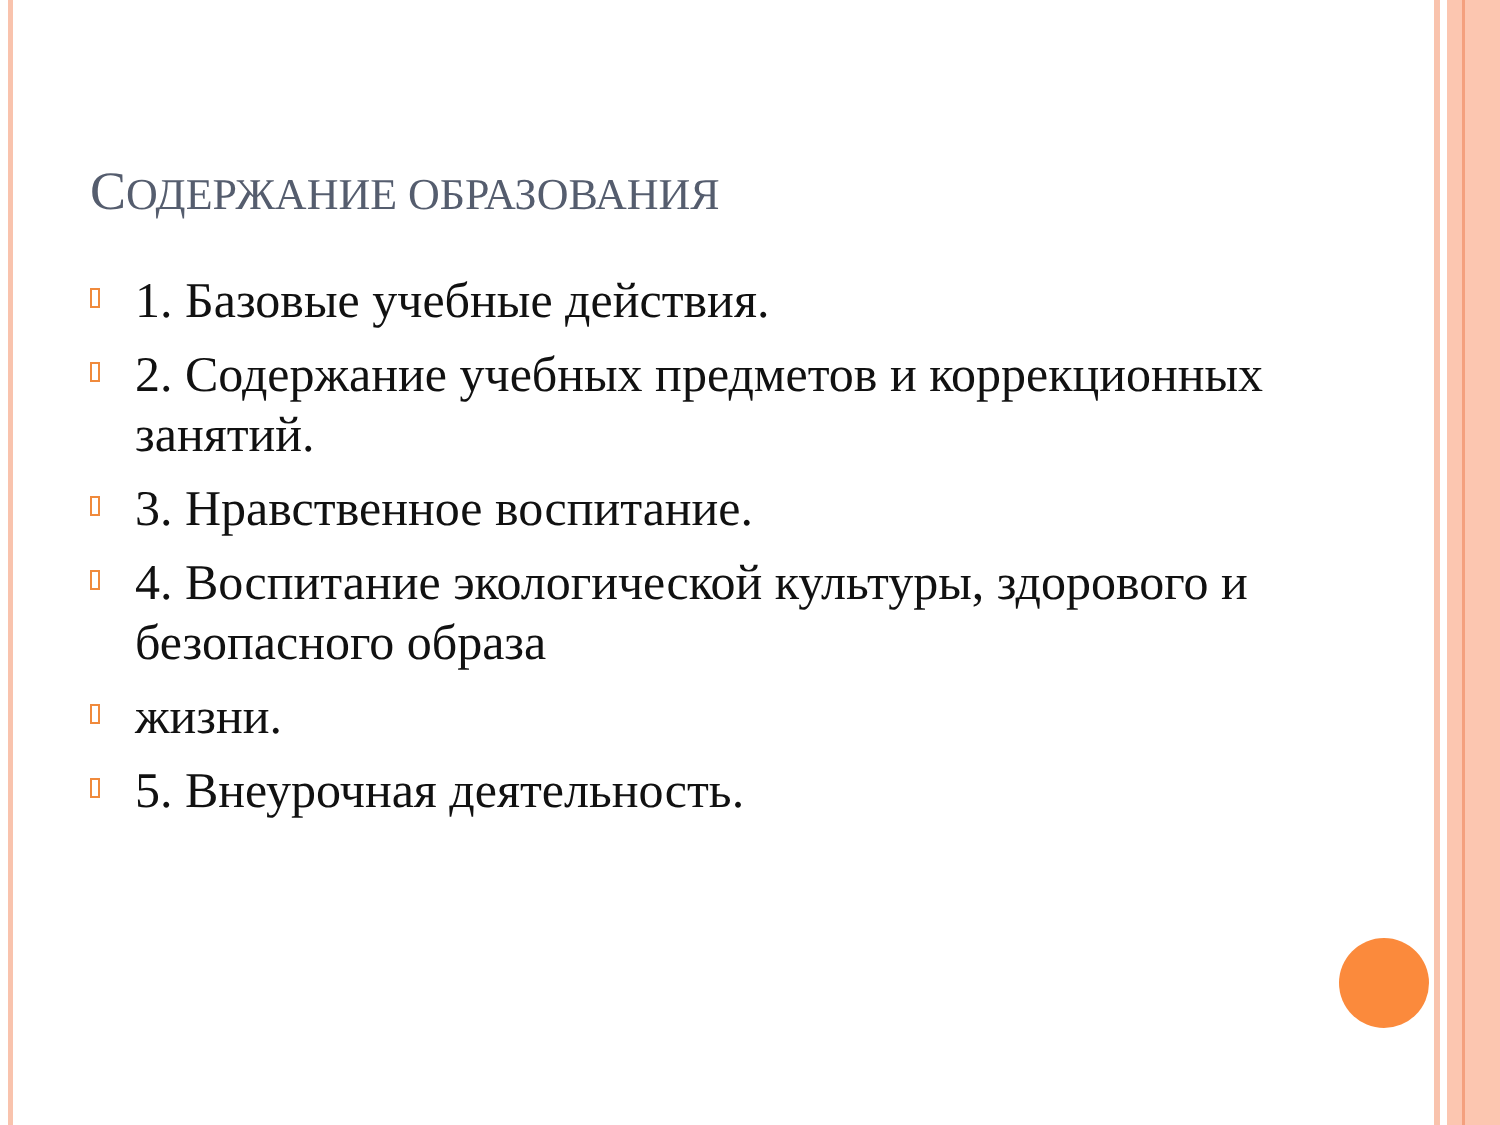СОДЕРЖАНИЕ ОБРАЗОВАНИЯ
1. Базовые учебные действия.
2. Содержание учебных предметов и коррекционных занятий.
3. Нравственное воспитание.
4. Воспитание экологической культуры, здорового и безопасного образа
жизни.
5. Внеурочная деятельность.